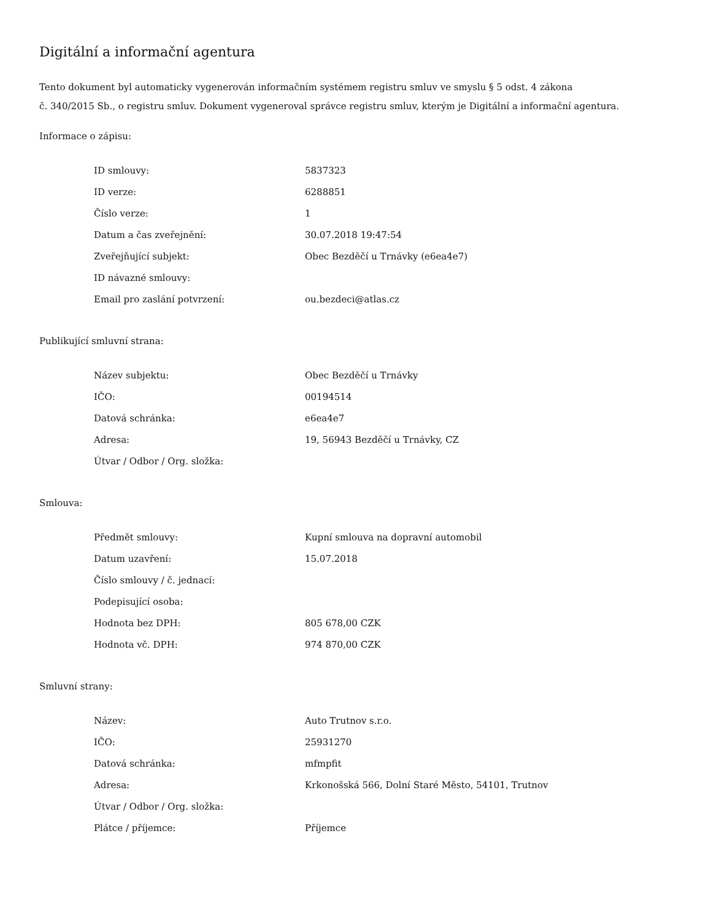Digitální a informační agentura
Tento dokument byl automaticky vygenerován informačním systémem registru smluv ve smyslu § 5 odst. 4 zákona
č. 340/2015 Sb., o registru smluv. Dokument vygeneroval správce registru smluv, kterým je Digitální a informační agentura.
Informace o zápisu:
| ID smlouvy: | 5837323 |
| ID verze: | 6288851 |
| Číslo verze: | 1 |
| Datum a čas zveřejnění: | 30.07.2018 19:47:54 |
| Zveřejňující subjekt: | Obec Bezděčí u Trnávky (e6ea4e7) |
| ID návazné smlouvy: | |
| Email pro zaslání potvrzení: | ou.bezdeci@atlas.cz |
Publikující smluvní strana:
| Název subjektu: | Obec Bezděčí u Trnávky |
| IČO: | 00194514 |
| Datová schránka: | e6ea4e7 |
| Adresa: | 19, 56943 Bezděčí u Trnávky, CZ |
| Útvar / Odbor / Org. složka: | |
Smlouva:
| Předmět smlouvy: | Kupní smlouva na dopravní automobil |
| Datum uzavření: | 15.07.2018 |
| Číslo smlouvy / č. jednací: | |
| Podepisující osoba: | |
| Hodnota bez DPH: | 805 678,00 CZK |
| Hodnota vč. DPH: | 974 870,00 CZK |
Smluvní strany:
| Název: | Auto Trutnov s.r.o. |
| IČO: | 25931270 |
| Datová schránka: | mfmpfit |
| Adresa: | Krkonošská 566, Dolní Staré Město, 54101, Trutnov |
| Útvar / Odbor / Org. složka: | |
| Plátce / příjemce: | Příjemce |